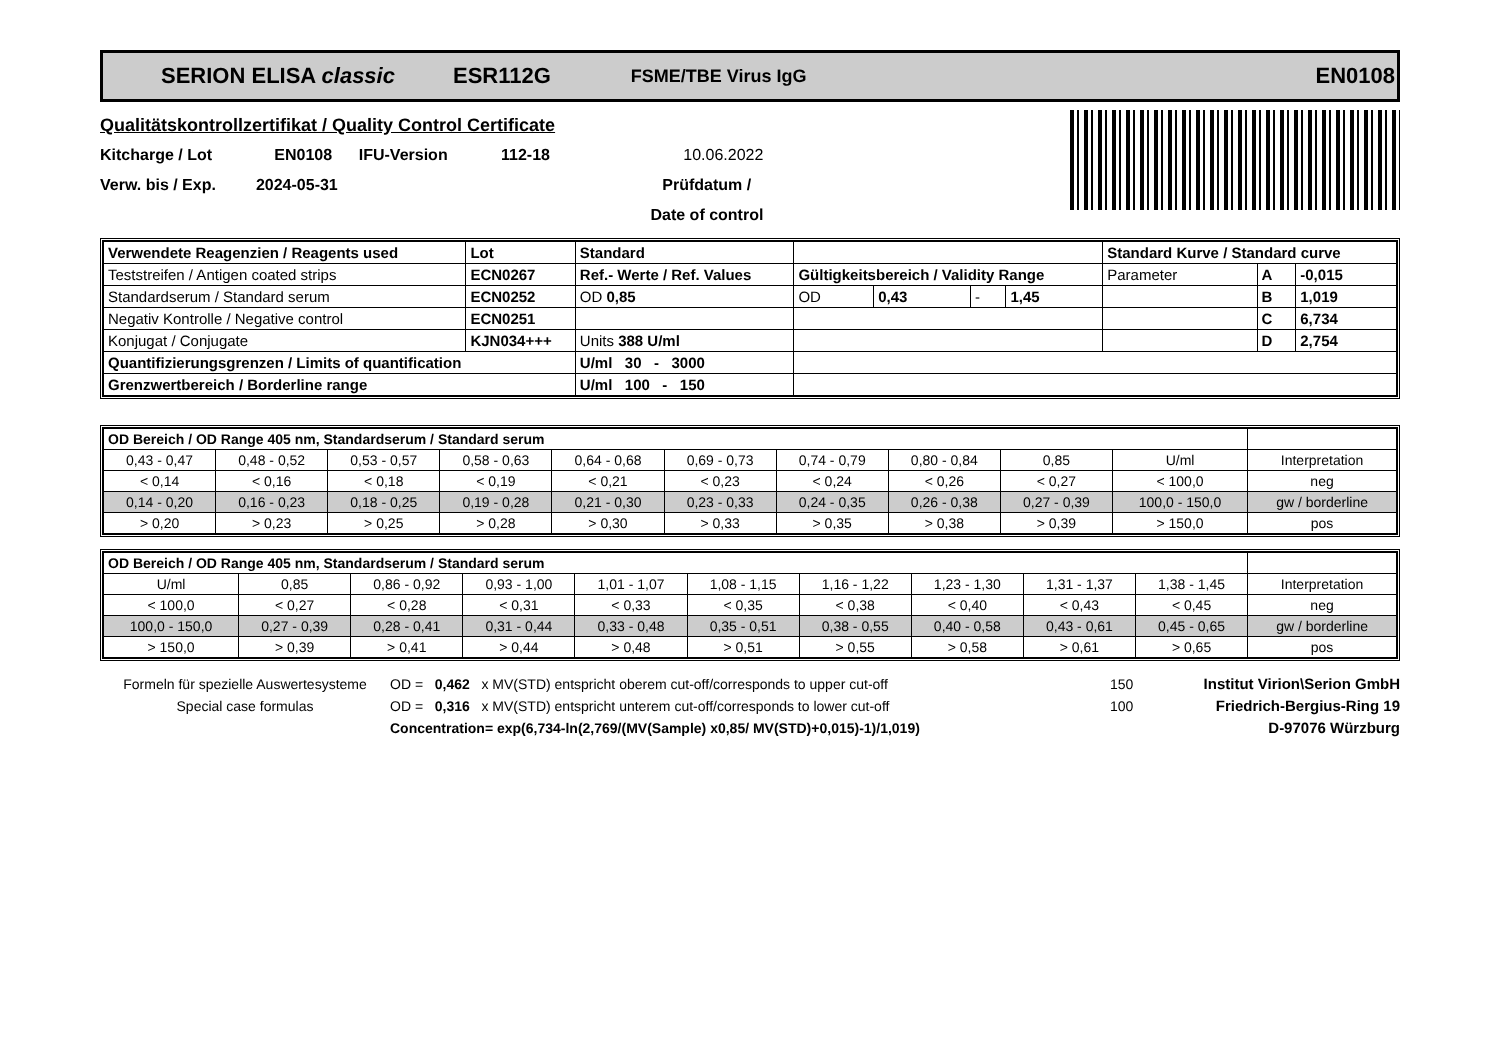SERION ELISA classic ESR112G FSME/TBE Virus IgG EN0108
Qualitätskontrollzertifikat / Quality Control Certificate
Kitcharge / Lot EN0108 IFU-Version 112-18 10.06.2022
Verw. bis / Exp. 2024-05-31 Prüfdatum /
Date of control
| Verwendete Reagenzien / Reagents used | Lot | Standard | | | | | Standard Kurve / Standard curve | | |
| Teststreifen / Antigen coated strips | ECN0267 | Ref.- Werte / Ref. Values | Gültigkeitsbereich / Validity Range | | | | Parameter | A | -0,015 |
| Standardserum / Standard serum | ECN0252 | OD 0,85 | OD | 0,43 | - | 1,45 | | B | 1,019 |
| Negativ Kontrolle / Negative control | ECN0251 | | | | | | | C | 6,734 |
| Konjugat / Conjugate | KJN034+++ | Units 388 U/ml | | | | | | D | 2,754 |
| Quantifizierungsgrenzen / Limits of quantification | | U/ml 30 - 3000 | | | | | | | |
| Grenzwertbereich / Borderline range | | U/ml 100 - 150 | | | | | | | |
| OD Bereich / OD Range 405 nm, Standardserum / Standard serum | | | | | | | | | | |
| 0,43 - 0,47 | 0,48 - 0,52 | 0,53 - 0,57 | 0,58 - 0,63 | 0,64 - 0,68 | 0,69 - 0,73 | 0,74 - 0,79 | 0,80 - 0,84 | 0,85 | U/ml | Interpretation |
| < 0,14 | < 0,16 | < 0,18 | < 0,19 | < 0,21 | < 0,23 | < 0,24 | < 0,26 | < 0,27 | < 100,0 | neg |
| 0,14 - 0,20 | 0,16 - 0,23 | 0,18 - 0,25 | 0,19 - 0,28 | 0,21 - 0,30 | 0,23 - 0,33 | 0,24 - 0,35 | 0,26 - 0,38 | 0,27 - 0,39 | 100,0 - 150,0 | gw / borderline |
| > 0,20 | > 0,23 | > 0,25 | > 0,28 | > 0,30 | > 0,33 | > 0,35 | > 0,38 | > 0,39 | > 150,0 | pos |
| OD Bereich / OD Range 405 nm, Standardserum / Standard serum | | | | | | | | | | |
| U/ml | 0,85 | 0,86 - 0,92 | 0,93 - 1,00 | 1,01 - 1,07 | 1,08 - 1,15 | 1,16 - 1,22 | 1,23 - 1,30 | 1,31 - 1,37 | 1,38 - 1,45 | Interpretation |
| < 100,0 | < 0,27 | < 0,28 | < 0,31 | < 0,33 | < 0,35 | < 0,38 | < 0,40 | < 0,43 | < 0,45 | neg |
| 100,0 - 150,0 | 0,27 - 0,39 | 0,28 - 0,41 | 0,31 - 0,44 | 0,33 - 0,48 | 0,35 - 0,51 | 0,38 - 0,55 | 0,40 - 0,58 | 0,43 - 0,61 | 0,45 - 0,65 | gw / borderline |
| > 150,0 | > 0,39 | > 0,41 | > 0,44 | > 0,48 | > 0,51 | > 0,55 | > 0,58 | > 0,61 | > 0,65 | pos |
Formeln für spezielle Auswertesysteme
Special case formulas
OD = 0,462 x MV(STD) entspricht oberem cut-off/corresponds to upper cut-off
OD = 0,316 x MV(STD) entspricht unterem cut-off/corresponds to lower cut-off
Concentration= exp(6,734-ln(2,769/(MV(Sample) x0,85/ MV(STD)+0,015)-1)/1,019)
150
100
Institut Virion\Serion GmbH
Friedrich-Bergius-Ring 19
D-97076 Würzburg